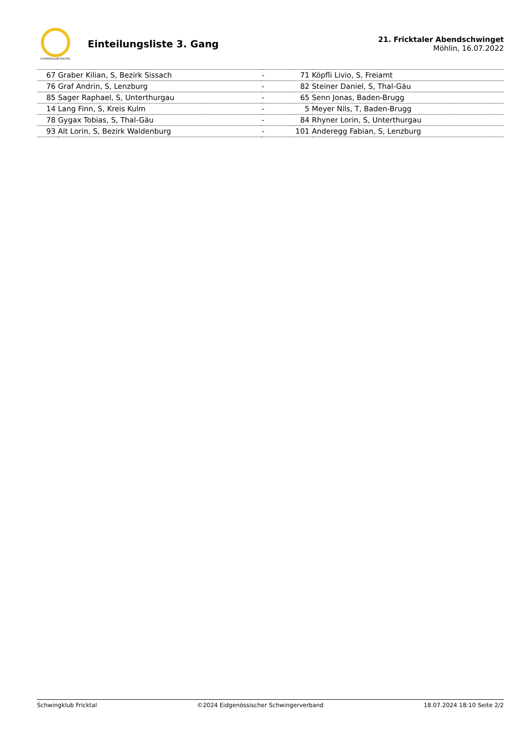SCHWINGKLUB FRICKTAL
Einteilungsliste 3. Gang
21. Fricktaler Abendschwinget
Möhlin, 16.07.2022
| 67 | Graber Kilian, S, Bezirk Sissach | - | 71 | Köpfli Livio, S, Freiamt |
| 76 | Graf Andrin, S, Lenzburg | - | 82 | Steiner Daniel, S, Thal-Gäu |
| 85 | Sager Raphael, S, Unterthurgau | - | 65 | Senn Jonas, Baden-Brugg |
| 14 | Lang Finn, S, Kreis Kulm | - | 5 | Meyer Nils, T, Baden-Brugg |
| 78 | Gygax Tobias, S, Thal-Gäu | - | 84 | Rhyner Lorin, S, Unterthurgau |
| 93 | Alt Lorin, S, Bezirk Waldenburg | - | 101 | Anderegg Fabian, S, Lenzburg |
Schwingklub Fricktal ©2024 Eidgenössischer Schwingerverband 18.07.2024 18:10 Seite 2/2